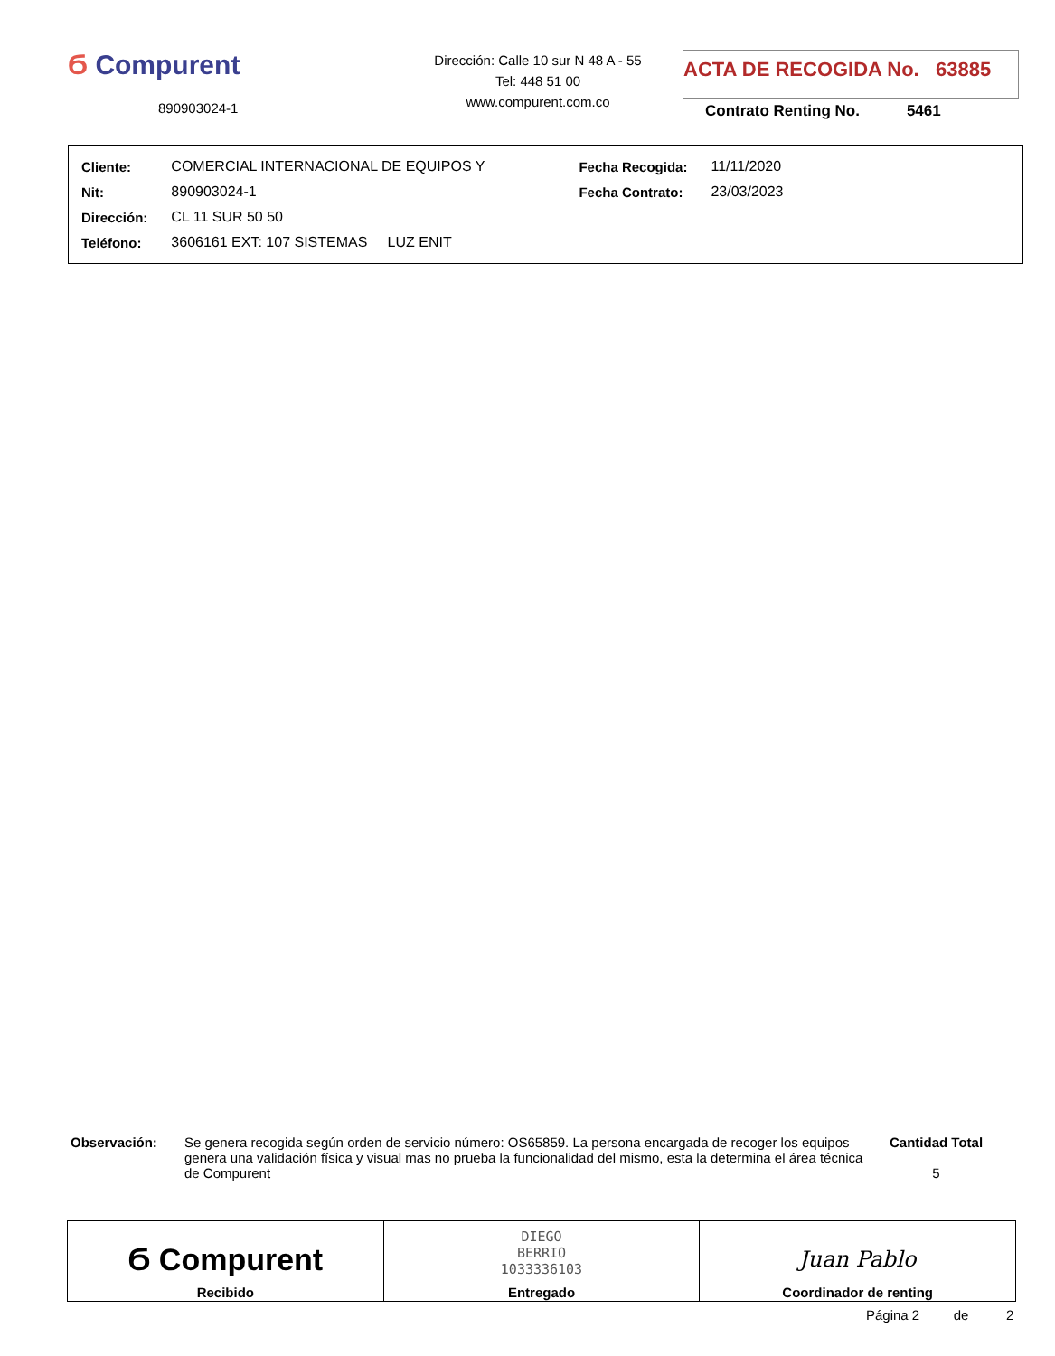Ϭ Compurent
890903024-1
Dirección: Calle 10 sur N 48 A - 55
Tel: 448 51 00
www.compurent.com.co
ACTA DE RECOGIDA No. 63885
Contrato Renting No. 5461
| Cliente: | COMERCIAL INTERNACIONAL DE EQUIPOS Y | Fecha Recogida: | 11/11/2020 |
| Nit: | 890903024-1 | Fecha Contrato: | 23/03/2023 |
| Dirección: | CL 11 SUR 50 50 | | |
| Teléfono: | 3606161 EXT: 107 SISTEMAS LUZ ENIT | | |
Observación: Se genera recogida según orden de servicio número: OS65859. La persona encargada de recoger los equipos genera una validación física y visual mas no prueba la funcionalidad del mismo, esta la determina el área técnica de Compurent
Cantidad Total
5
| Ϭ Compurent Recibido | DIEGO BERRIO 1033336103 Entregado | Juan Pablo Coordinador de renting |
Página 2 de 2